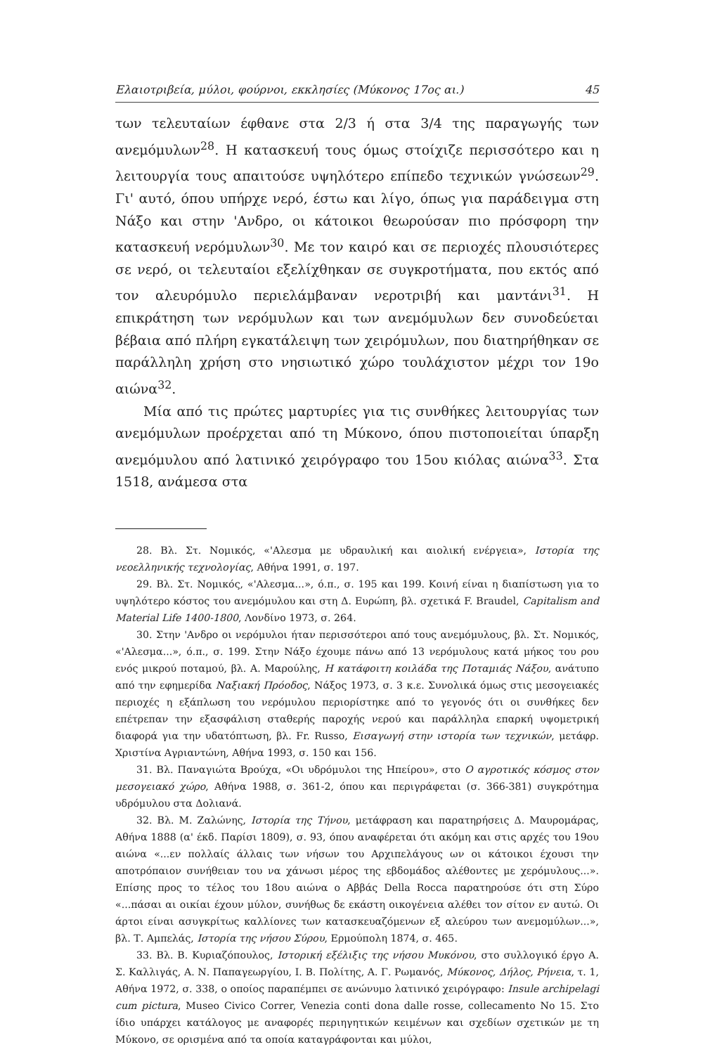Ελαιοτριβεία, μύλοι, φούρνοι, εκκλησίες (Μύκονος 17ος αι.) 45
των τελευταίων έφθανε στα 2/3 ή στα 3/4 της παραγωγής των ανεμόμυλων<sup>28</sup>. Η κατασκευή τους όμως στοίχιζε περισσότερο και η λειτουργία τους απαιτούσε υψηλότερο επίπεδο τεχνικών γνώσεων<sup>29</sup>. Γι' αυτό, όπου υπήρχε νερό, έστω και λίγο, όπως για παράδειγμα στη Νάξο και στην 'Ανδρο, οι κάτοικοι θεωρούσαν πιο πρόσφορη την κατασκευή νερόμυλων<sup>30</sup>. Με τον καιρό και σε περιοχές πλουσιότερες σε νερό, οι τελευταίοι εξελίχθηκαν σε συγκροτήματα, που εκτός από τον αλευρόμυλο περιελάμβαναν νεροτριβή και μαντάνι<sup>31</sup>. Η επικράτηση των νερόμυλων και των ανεμόμυλων δεν συνοδεύεται βέβαια από πλήρη εγκατάλειψη των χειρόμυλων, που διατηρήθηκαν σε παράλληλη χρήση στο νησιωτικό χώρο τουλάχιστον μέχρι τον 19ο αιώνα<sup>32</sup>.
Μία από τις πρώτες μαρτυρίες για τις συνθήκες λειτουργίας των ανεμόμυλων προέρχεται από τη Μύκονο, όπου πιστοποιείται ύπαρξη ανεμόμυλου από λατινικό χειρόγραφο του 15ου κιόλας αιώνα<sup>33</sup>. Στα 1518, ανάμεσα στα
28. Βλ. Στ. Νομικός, «'Αλεσμα με υδραυλική και αιολική ενέργεια», Ιστορία της νεοελληνικής τεχνολογίας, Αθήνα 1991, σ. 197.
29. Βλ. Στ. Νομικός, «'Αλεσμα...», ό.π., σ. 195 και 199. Κοινή είναι η διαπίστωση για το υψηλότερο κόστος του ανεμόμυλου και στη Δ. Ευρώπη, βλ. σχετικά F. Braudel, Capitalism and Material Life 1400-1800, Λονδίνο 1973, σ. 264.
30. Στην 'Ανδρο οι νερόμυλοι ήταν περισσότεροι από τους ανεμόμυλους, βλ. Στ. Νομικός, «'Αλεσμα...», ό.π., σ. 199. Στην Νάξο έχουμε πάνω από 13 νερόμυλους κατά μήκος του ρου ενός μικρού ποταμού, βλ. Α. Μαρούλης, Η κατάφοιτη κοιλάδα της Ποταμιάς Νάξου, ανάτυπο από την εφημερίδα Ναξιακή Πρόοδος, Νάξος 1973, σ. 3 κ.ε. Συνολικά όμως στις μεσογειακές περιοχές η εξάπλωση του νερόμυλου περιορίστηκε από το γεγονός ότι οι συνθήκες δεν επέτρεπαν την εξασφάλιση σταθερής παροχής νερού και παράλληλα επαρκή υψομετρική διαφορά για την υδατόπτωση, βλ. Fr. Russo, Εισαγωγή στην ιστορία των τεχνικών, μετάφρ. Χριστίνα Αγριαντώνη, Αθήνα 1993, σ. 150 και 156.
31. Βλ. Παναγιώτα Βρούχα, «Οι υδρόμυλοι της Ηπείρου», στο Ο αγροτικός κόσμος στον μεσογειακό χώρο, Αθήνα 1988, σ. 361-2, όπου και περιγράφεται (σ. 366-381) συγκρότημα υδρόμυλου στα Δολιανά.
32. Βλ. Μ. Ζαλώνης, Ιστορία της Τήνου, μετάφραση και παρατηρήσεις Δ. Μαυρομάρας, Αθήνα 1888 (α' έκδ. Παρίσι 1809), σ. 93, όπου αναφέρεται ότι ακόμη και στις αρχές του 19ου αιώνα «...εν πολλαίς άλλαις των νήσων του Αρχιπελάγους ων οι κάτοικοι έχουσι την αποτρόπαιον συνήθειαν του να χάνωσι μέρος της εβδομάδος αλέθοντες με χερόμυλους...». Επίσης προς το τέλος του 18ου αιώνα ο Αββάς Della Rocca παρατηρούσε ότι στη Σύρο «...πάσαι αι οικίαι έχουν μύλον, συνήθως δε εκάστη οικογένεια αλέθει τον σίτον εν αυτώ. Οι άρτοι είναι ασυγκρίτως καλλίονες των κατασκευαζόμενων εξ αλεύρου των ανεμομύλων...», βλ. Τ. Αμπελάς, Ιστορία της νήσου Σύρου, Ερμούπολη 1874, σ. 465.
33. Βλ. Β. Κυριαζόπουλος, Ιστορική εξέλιξις της νήσου Μυκόνου, στο συλλογικό έργο Α. Σ. Καλλιγάς, Α. Ν. Παπαγεωργίου, Ι. Β. Πολίτης, Α. Γ. Ρωμανός, Μύκονος, Δήλος, Ρήνεια, τ. 1, Αθήνα 1972, σ. 338, ο οποίος παραπέμπει σε ανώνυμο λατινικό χειρόγραφο: Insule archipelagi cum pictura, Museo Civico Correr, Venezia conti dona dalle rosse, collecamento No 15. Στο ίδιο υπάρχει κατάλογος με αναφορές περιηγητικών κειμένων και σχεδίων σχετικών με τη Μύκονο, σε ορισμένα από τα οποία καταγράφονται και μύλοι,